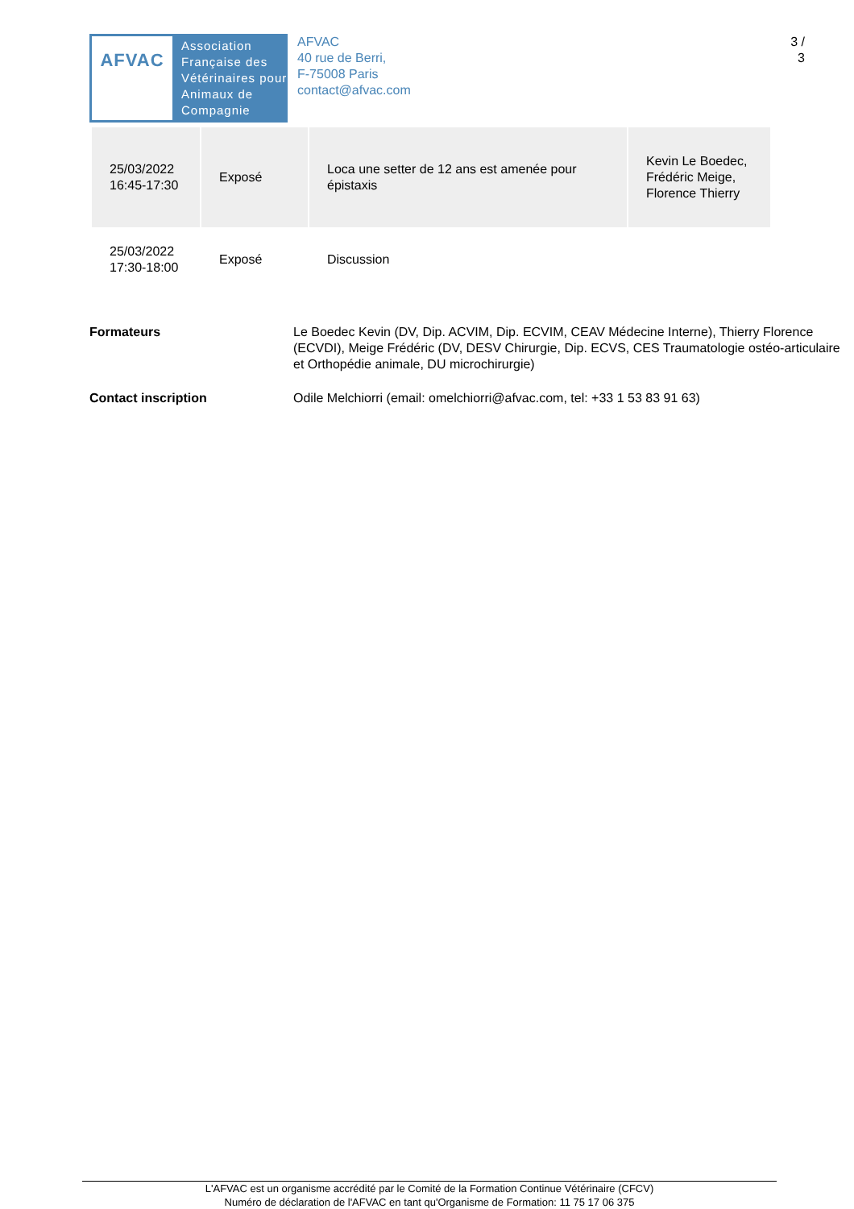AFVAC
Association
Française des
Vétérinaires pour
Animaux de
Compagnie
AFVAC
40 rue de Berri,
F-75008 Paris
contact@afvac.com
3 /
3
| 25/03/2022 16:45-17:30 | Exposé | Loca une setter de 12 ans est amenée pour épistaxis | Kevin Le Boedec, Frédéric Meige, Florence Thierry |
| 25/03/2022 17:30-18:00 | Exposé | Discussion | |
Formateurs Le Boedec Kevin (DV, Dip. ACVIM, Dip. ECVIM, CEAV Médecine Interne), Thierry Florence (ECVDI), Meige Frédéric (DV, DESV Chirurgie, Dip. ECVS, CES Traumatologie ostéo-articulaire et Orthopédie animale, DU microchirurgie)
Contact inscription Odile Melchiorri (email: omelchiorri@afvac.com, tel: +33 1 53 83 91 63)
L'AFVAC est un organisme accrédité par le Comité de la Formation Continue Vétérinaire (CFCV)
Numéro de déclaration de l'AFVAC en tant qu'Organisme de Formation: 11 75 17 06 375